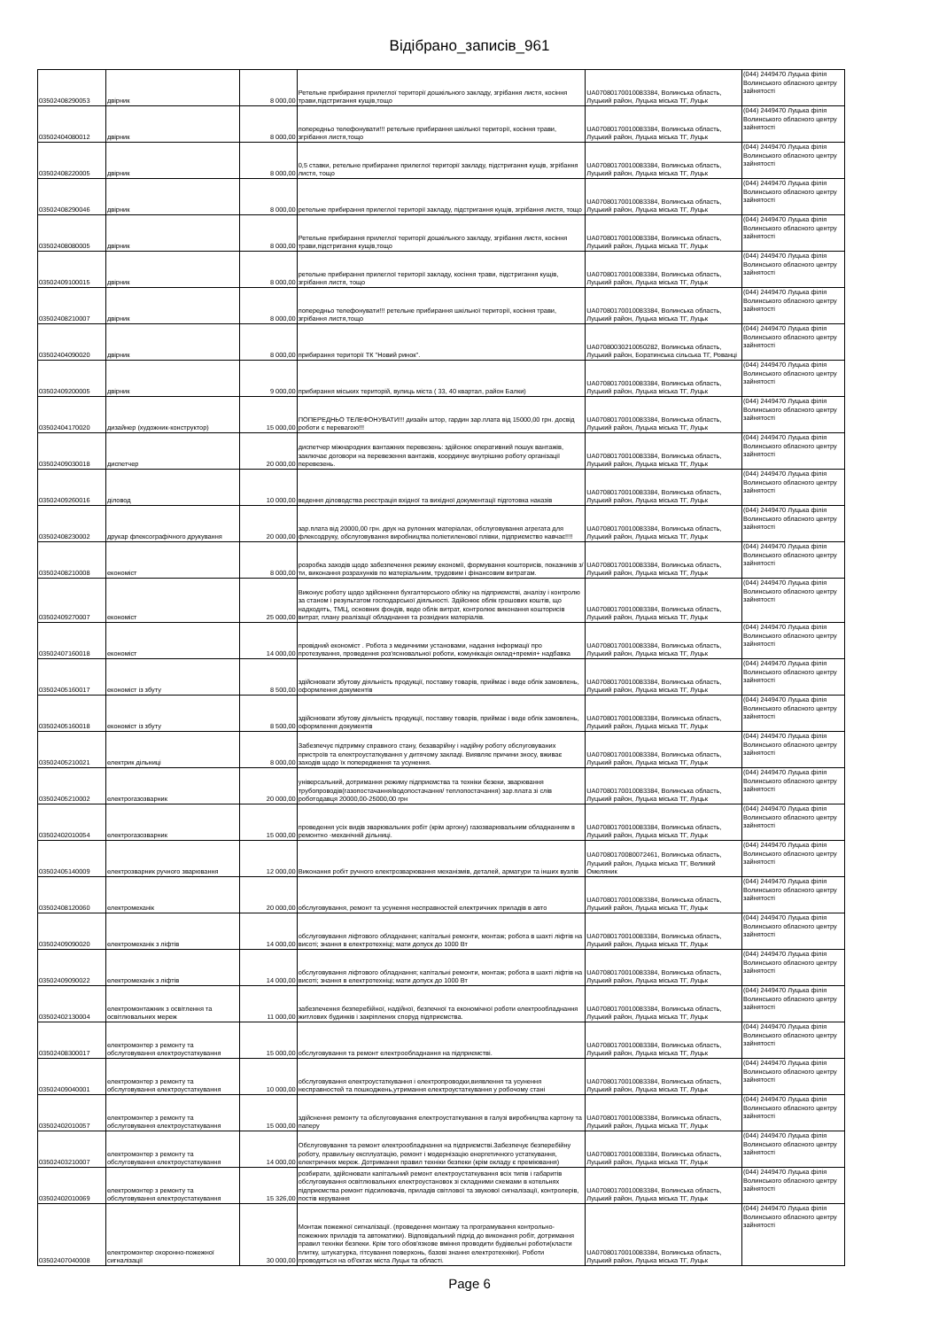Відібрано_записів_961
| 03502408290053 | двірник | 8 000,00 | Ретельне прибирання прилеглої території дошкільного закладу, згрібання листя, косіння трави,підстригання кущів,тощо | UA07080170010083384, Волинська область, Луцький район, Луцька міська ТГ, Луцьк | (044) 2449470 Луцька філія Волинського обласного центру зайнятості |
| 03502404080012 | двірник | 8 000,00 | попередньо телефонувати!!! ретельне прибирання шкільної території, косіння трави, згрібання листя,тощо | UA07080170010083384, Волинська область, Луцький район, Луцька міська ТГ, Луцьк | (044) 2449470 Луцька філія Волинського обласного центру зайнятості |
| 03502408220005 | двірник | 8 000,00 | 0,5 ставки, ретельне прибирання прилеглої території закладу, підстригання кущів, згрібання листя, тощо | UA07080170010083384, Волинська область, Луцький район, Луцька міська ТГ, Луцьк | (044) 2449470 Луцька філія Волинського обласного центру зайнятості |
| 03502408290046 | двірник | 8 000,00 | ретельне прибирання прилеглої території закладу, підстригання кущів, згрібання листя, тощо | UA07080170010083384, Волинська область, Луцький район, Луцька міська ТГ, Луцьк | (044) 2449470 Луцька філія Волинського обласного центру зайнятості |
| 03502408080005 | двірник | 8 000,00 | Ретельне прибирання прилеглої території дошкільного закладу, згрібання листя, косіння трави,підстригання кущів,тощо | UA07080170010083384, Волинська область, Луцький район, Луцька міська ТГ, Луцьк | (044) 2449470 Луцька філія Волинського обласного центру зайнятості |
| 03502409100015 | двірник | 8 000,00 | ретельне прибирання прилеглої території закладу, косіння трави, підстригання кущів, згрібання листя, тощо | UA07080170010083384, Волинська область, Луцький район, Луцька міська ТГ, Луцьк | (044) 2449470 Луцька філія Волинського обласного центру зайнятості |
| 03502408210007 | двірник | 8 000,00 | попередньо телефонувати!!! ретельне прибирання шкільної території, косіння трави, згрібання листя,тощо | UA07080170010083384, Волинська область, Луцький район, Луцька міська ТГ, Луцьк | (044) 2449470 Луцька філія Волинського обласного центру зайнятості |
| 03502404090020 | двірник | 8 000,00 | прибирання території ТК "Новий ринок". | UA07080030210050282, Волинська область, Луцький район, Боратинська сільська ТГ, Рованці | (044) 2449470 Луцька філія Волинського обласного центру зайнятості |
| 03502409200005 | двірник | 9 000,00 | прибирання міських територій, вулиць міста ( 33, 40 квартал, район Балки) | UA07080170010083384, Волинська область, Луцький район, Луцька міська ТГ, Луцьк | (044) 2449470 Луцька філія Волинського обласного центру зайнятості |
| 03502404170020 | дизайнер (художник-конструктор) | 15 000,00 | ПОПЕРЕДНЬО ТЕЛЕФОНУВАТИ!!! дизайн штор, гардин зар.плата від 15000,00 грн. досвід роботи є перевагою!!! | UA07080170010083384, Волинська область, Луцький район, Луцька міська ТГ, Луцьк | (044) 2449470 Луцька філія Волинського обласного центру зайнятості |
| 03502409030018 | диспетчер | 20 000,00 | диспетчер міжнародних вантажних перевезень: здійснює оперативний пошук вантажів, заключає договори на перевезення вантажів, координує внутрішню роботу організації перевезень. | UA07080170010083384, Волинська область, Луцький район, Луцька міська ТГ, Луцьк | (044) 2449470 Луцька філія Волинського обласного центру зайнятості |
| 03502409260016 | діловод | 10 000,00 | ведення діловодства реєстрація вхідної та вихідної документації підготовка наказів | UA07080170010083384, Волинська область, Луцький район, Луцька міська ТГ, Луцьк | (044) 2449470 Луцька філія Волинського обласного центру зайнятості |
| 03502408230002 | друкар флексографічного друкування | 20 000,00 | зар.плата від 20000,00 грн. друк на рулонних матеріалах, обслуговування агрегата для флексодруку, обслуговування виробництва поліетиленової плівки, підприємство навчає!!!! | UA07080170010083384, Волинська область, Луцький район, Луцька міська ТГ, Луцьк | (044) 2449470 Луцька філія Волинського обласного центру зайнятості |
| 03502408210008 | економіст | 8 000,00 | розробка заходів щодо забезпечення режиму економії, формування кошторисів, показників з/ти, виконання розрахунків по матеріальним, трудовим і фінансовим витратам. | UA07080170010083384, Волинська область, Луцький район, Луцька міська ТГ, Луцьк | (044) 2449470 Луцька філія Волинського обласного центру зайнятості |
| 03502409270007 | економіст | 25 000,00 | Виконує роботу щодо здійснення бухгалтерського обліку на підприємстві, аналізу і контролю за станом і результатом господарської діяльності. Здійснює облік грошових коштів, що надходять, ТМЦ, основних фондів, веде облік витрат, контролює виконання кошторисів витрат, плану реалізації обладнання та розхідних матеріалів. | UA07080170010083384, Волинська область, Луцький район, Луцька міська ТГ, Луцьк | (044) 2449470 Луцька філія Волинського обласного центру зайнятості |
| 03502407160018 | економіст | 14 000,00 | провідний економіст . Робота з медичними установами, надання інформації про протезування, проведення роз'яснювальної роботи, комунікація оклад+премія+ надбавка | UA07080170010083384, Волинська область, Луцький район, Луцька міська ТГ, Луцьк | (044) 2449470 Луцька філія Волинського обласного центру зайнятості |
| 03502405160017 | економіст із збуту | 8 500,00 | здійснювати збутову діяльність продукції, поставку товарів, приймає і веде облік замовлень, оформлення документів | UA07080170010083384, Волинська область, Луцький район, Луцька міська ТГ, Луцьк | (044) 2449470 Луцька філія Волинського обласного центру зайнятості |
| 03502405160018 | економіст із збуту | 8 500,00 | здійснювати збутову діяльність продукції, поставку товарів, приймає і веде облік замовлень, оформлення документів | UA07080170010083384, Волинська область, Луцький район, Луцька міська ТГ, Луцьк | (044) 2449470 Луцька філія Волинського обласного центру зайнятості |
| 03502405210021 | електрик дільниці | 8 000,00 | Забезпечує підтримку справного стану, безаварійну і надійну роботу обслуговуваних пристроїв та електроустаткування у дитячому закладі. Виявляє причини зносу, вживає заходів щодо їх попередження та усунення. | UA07080170010083384, Волинська область, Луцький район, Луцька міська ТГ, Луцьк | (044) 2449470 Луцька філія Волинського обласного центру зайнятості |
| 03502405210002 | електрогазозварник | 20 000,00 | універсальний, дотримання режиму підприємства та техніки безеки, зварювання трубопроводів(газопостачання/водопостачання/ теплопостачання) зар.плата зі слів роботодавця 20000,00-25000,00 грн | UA07080170010083384, Волинська область, Луцький район, Луцька міська ТГ, Луцьк | (044) 2449470 Луцька філія Волинського обласного центру зайнятості |
| 03502402010054 | електрогазозварник | 15 000,00 | проведення усіх видів зварювальних робіт (крім аргону) газозварювальним обладнанням в ремонтно -механічній дільниці. | UA07080170010083384, Волинська область, Луцький район, Луцька міська ТГ, Луцьк | (044) 2449470 Луцька філія Волинського обласного центру зайнятості |
| 03502405140009 | електрозварник ручного зварювання | 12 000,00 | Виконання робіт ручного електрозварювання механізмів, деталей, арматури та інших вузлів | UA07080170080072461, Волинська область, Луцький район, Луцька міська ТГ, Великий Омеляник | (044) 2449470 Луцька філія Волинського обласного центру зайнятості |
| 03502408120060 | електромеханік | 20 000,00 | обслуговування, ремонт та усунення несправностей електричних приладів в авто | UA07080170010083384, Волинська область, Луцький район, Луцька міська ТГ, Луцьк | (044) 2449470 Луцька філія Волинського обласного центру зайнятості |
| 03502409090020 | електромеханік з ліфтів | 14 000,00 | обслуговування ліфтового обладнання; капітальні ремонти, монтаж; робота в шахті ліфтів на висоті; знання в електротехніці; мати допуск до 1000 Вт | UA07080170010083384, Волинська область, Луцький район, Луцька міська ТГ, Луцьк | (044) 2449470 Луцька філія Волинського обласного центру зайнятості |
| 03502409090022 | електромеханік з ліфтів | 14 000,00 | обслуговування ліфтового обладнання; капітальні ремонти, монтаж; робота в шахті ліфтів на висоті; знання в електротехніці; мати допуск до 1000 Вт | UA07080170010083384, Волинська область, Луцький район, Луцька міська ТГ, Луцьк | (044) 2449470 Луцька філія Волинського обласного центру зайнятості |
| 03502402130004 | електромонтажник з освітлення та освітлювальних мереж | 11 000,00 | забезпечення безперебійної, надійної, безпечної та економічної роботи електрообладнання житлових будинків і закріплених споруд підприємства. | UA07080170010083384, Волинська область, Луцький район, Луцька міська ТГ, Луцьк | (044) 2449470 Луцька філія Волинського обласного центру зайнятості |
| 03502408300017 | електромонтер з ремонту та обслуговування електроустаткування | 15 000,00 | обслуговування та ремонт електрообладнання на підприємстві. | UA07080170010083384, Волинська область, Луцький район, Луцька міська ТГ, Луцьк | (044) 2449470 Луцька філія Волинського обласного центру зайнятості |
| 03502409040001 | електромонтер з ремонту та обслуговування електроустаткування | 10 000,00 | обслуговування електроустаткування і електропроводки,виявлення та усунення несправностей та пошкоджень,утримання електроустаткування у робочому стані | UA07080170010083384, Волинська область, Луцький район, Луцька міська ТГ, Луцьк | (044) 2449470 Луцька філія Волинського обласного центру зайнятості |
| 03502402010057 | електромонтер з ремонту та обслуговування електроустаткування | 15 000,00 | здійснення ремонту та обслуговування електроустаткування в галузі виробництва картону та паперу | UA07080170010083384, Волинська область, Луцький район, Луцька міська ТГ, Луцьк | (044) 2449470 Луцька філія Волинського обласного центру зайнятості |
| 03502403210007 | електромонтер з ремонту та обслуговування електроустаткування | 14 000,00 | Обслуговування та ремонт електрообладнання на підприємстві.Забезпечує безперебійну роботу, правильну експлуатацію, ремонт і модернізацію енергетичного устаткування, електричних мереж. Дотримання правил техніки безпеки (крім окладу є преміювання) | UA07080170010083384, Волинська область, Луцький район, Луцька міська ТГ, Луцьк | (044) 2449470 Луцька філія Волинського обласного центру зайнятості |
| 03502402010069 | електромонтер з ремонту та обслуговування електроустаткування | 15 326,00 | розбирати, здійснювати капітальний ремонт електроустаткування всіх типів і габаритів обслуговування освітлювальних електроустановок зі складними схемами в котельнях підприємства ремонт підсилювачів, приладів світлової та звукової сигналізації, контролерів, постів керування | UA07080170010083384, Волинська область, Луцький район, Луцька міська ТГ, Луцьк | (044) 2449470 Луцька філія Волинського обласного центру зайнятості |
| 03502407040008 | електромонтер охоронно-пожежної сигналізації | 30 000,00 | Монтаж пожежної сигналізації. (проведення монтажу та програмування контрольно-пожежних приладів та автоматики). Відповідальний підхід до виконання робіт, дотримання правил техніки безпеки. Крім того обов'язкове вміння проводити будівельні роботи(класти плитку, штукатурка, гітсування поверхонь, базові знання електротехніки). Роботи проводяться на об'єктах міста Луцьк та області. | UA07080170010083384, Волинська область, Луцький район, Луцька міська ТГ, Луцьк | (044) 2449470 Луцька філія Волинського обласного центру зайнятості |
Page 6